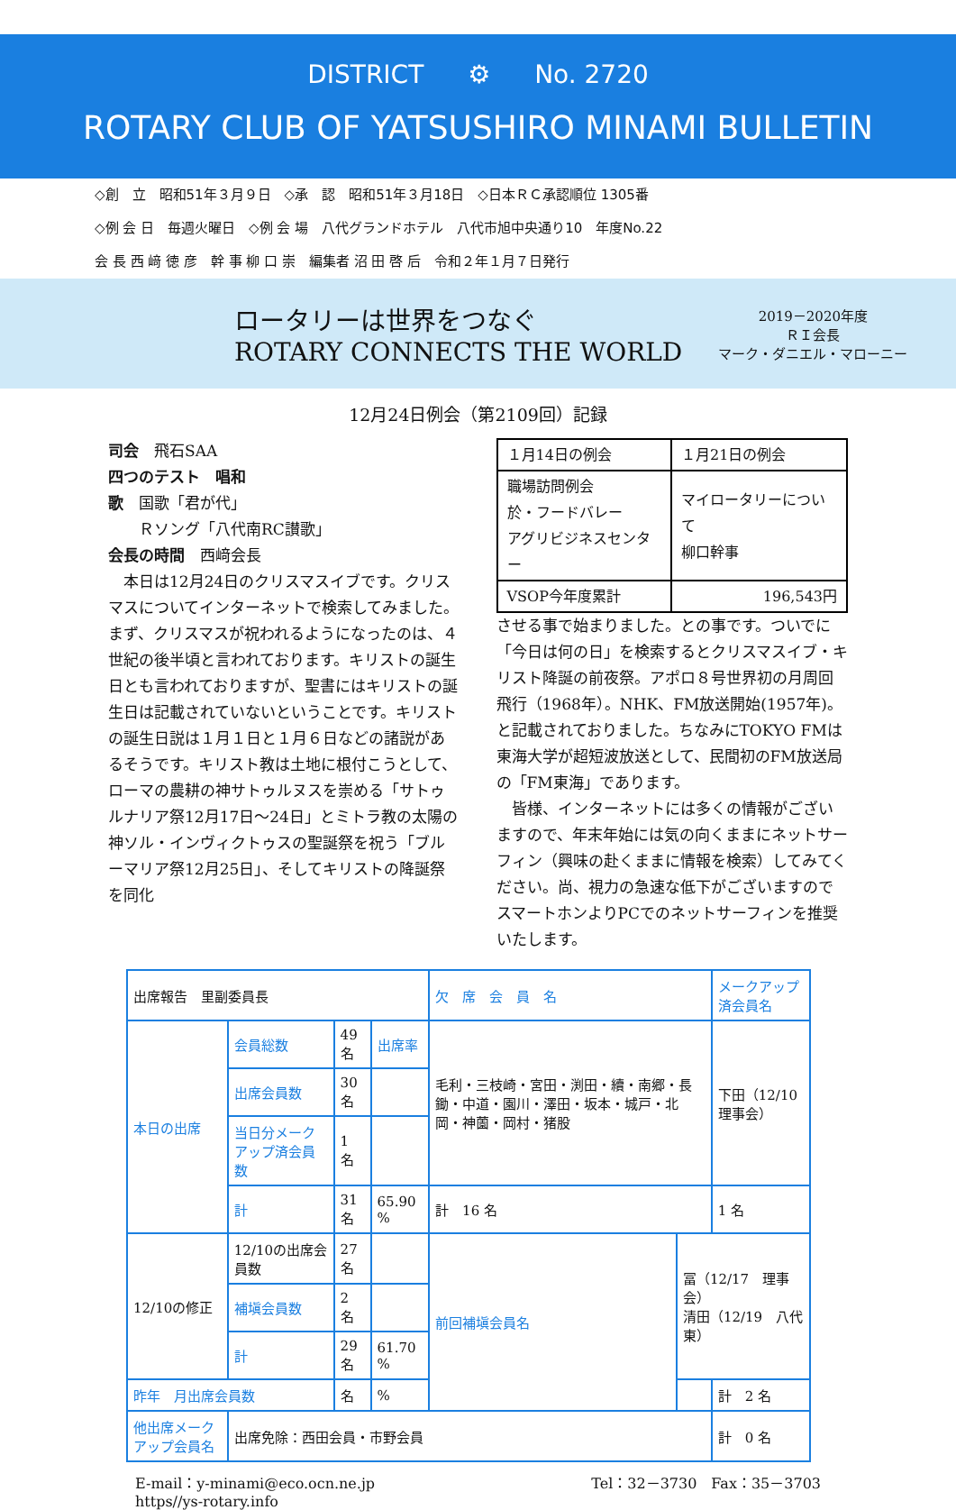DISTRICT ⚙ No. 2720
ROTARY CLUB OF YATSUSHIRO MINAMI BULLETIN
◇創　立　昭和51年３月９日　◇承　認　昭和51年３月18日　◇日本ＲＣ承認順位 1305番
◇例 会 日　毎週火曜日　◇例 会 場　八代グランドホテル　八代市旭中央通り10　年度No.22
会 長 西 﨑 徳 彦　幹 事 柳 口 崇　編集者 沼 田 啓 后　令和２年１月７日発行
ロータリーは世界をつなぐ
ROTARY CONNECTS THE WORLD
2019－2020年度
ＲＩ会長
マーク・ダニエル・マローニー
12月24日例会（第2109回）記録
司会　飛石SAA
四つのテスト　唱和
歌　国歌「君が代」
　　Ｒソング「八代南RC讃歌」
会長の時間　西﨑会長
　本日は12月24日のクリスマスイブです。クリスマスについてインターネットで検索してみました。まず、クリスマスが祝われるようになったのは、４世紀の後半頃と言われております。キリストの誕生日とも言われておりますが、聖書にはキリストの誕生日は記載されていないということです。キリストの誕生日説は１月１日と１月６日などの諸説があるそうです。キリスト教は土地に根付こうとして、ローマの農耕の神サトゥルヌスを崇める「サトゥルナリア祭12月17日～24日」とミトラ教の太陽の神ソル・インヴィクトゥスの聖誕祭を祝う「ブルーマリア祭12月25日」、そしてキリストの降誕祭を同化
| １月14日の例会 | １月21日の例会 |
| 職場訪問例会 於・フードバレー アグリビジネスセンター | マイロータリーについて 柳口幹事 |
| VSOP今年度累計 | 196,543円 |
させる事で始まりました。との事です。ついでに「今日は何の日」を検索するとクリスマスイブ・キリスト降誕の前夜祭。アポロ８号世界初の月周回飛行（1968年）。NHK、FM放送開始(1957年)。と記載されておりました。ちなみにTOKYO FMは東海大学が超短波放送として、民間初のFM放送局の「FM東海」であります。
　皆様、インターネットには多くの情報がございますので、年末年始には気の向くままにネットサーフィン（興味の赴くままに情報を検索）してみてください。尚、視力の急速な低下がございますのでスマートホンよりPCでのネットサーフィンを推奨いたします。
| 出席報告 里副委員長 | | | | 欠 席 会 員 名 | | メークアップ済会員名 |
| 本日の出席 | 会員総数 | 49 名 | 出席率 | 毛利・三枝崎・宮田・渕田・續・南郷・長鋤・中道・園川・澤田・坂本・城戸・北岡・神薗・岡村・猪股 | | 下田（12/10理事会） |
| | 出席会員数 | 30 名 | | | | |
| | 当日分メークアップ済会員数 | 1 名 | | | | |
| | 計 | 31 名 | 65.90 % | 計 16 名 | | 1 名 |
| 12/10の修正 | 12/10の出席会員数 | 27 名 | | 前回補塡会員名 | 冨（12/17 理事会） 清田（12/19 八代東） | |
| | 補塡会員数 | 2 名 | | | | |
| | 計 | 29 名 | 61.70 % | | | |
| 昨年 月出席会員数 | | 名 | % | | | 計 2 名 |
| 他出席メークアップ会員名 | 出席免除：西田会員・市野会員 | | | | | 計 0 名 |
E-mail：y-minami@eco.ocn.ne.jp
https//ys-rotary.info
Tel：32－3730　Fax：35－3703